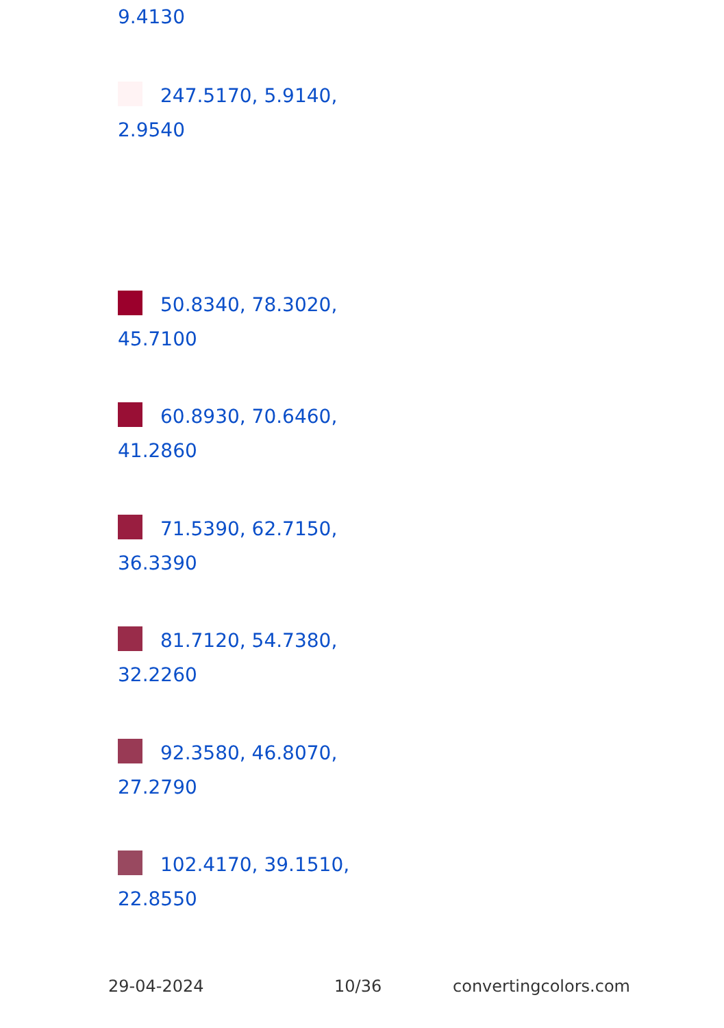9.4130
247.5170, 5.9140, 2.9540
50.8340, 78.3020, 45.7100
60.8930, 70.6460, 41.2860
71.5390, 62.7150, 36.3390
81.7120, 54.7380, 32.2260
92.3580, 46.8070, 27.2790
102.4170, 39.1510, 22.8550
29-04-2024 10/36 convertingcolors.com